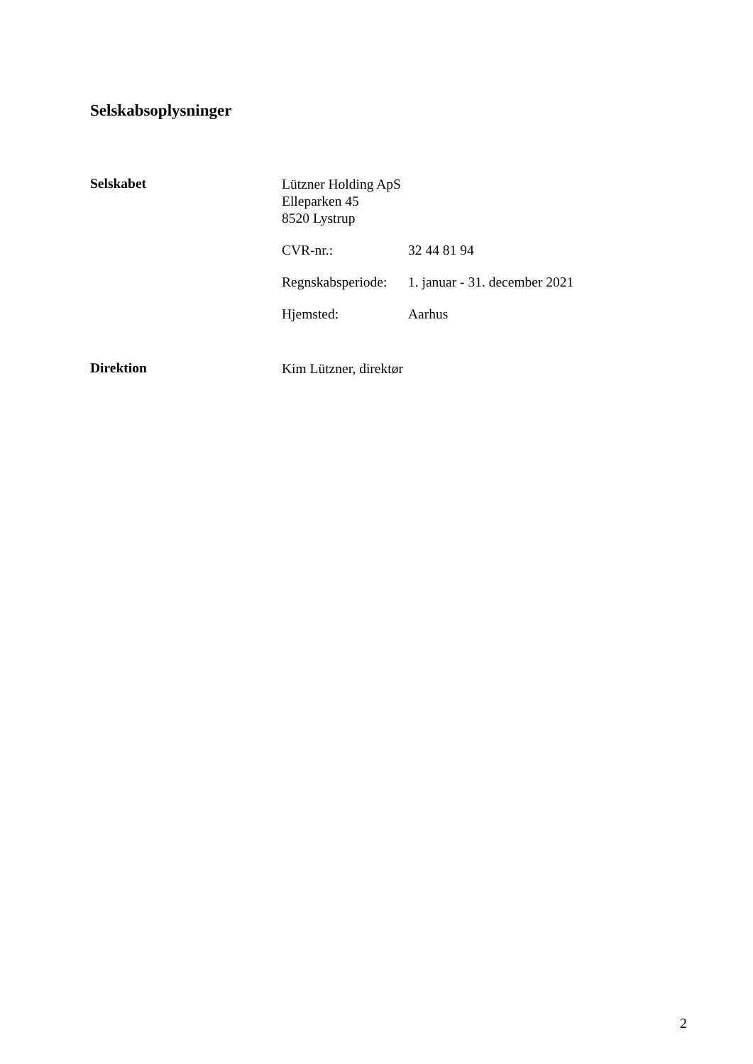Selskabsoplysninger
Selskabet
Lützner Holding ApS
Elleparken 45
8520 Lystrup
CVR-nr.: 32 44 81 94
Regnskabsperiode:
1. januar - 31. december 2021
Hjemsted: Aarhus
Direktion
Kim Lützner, direktør
2